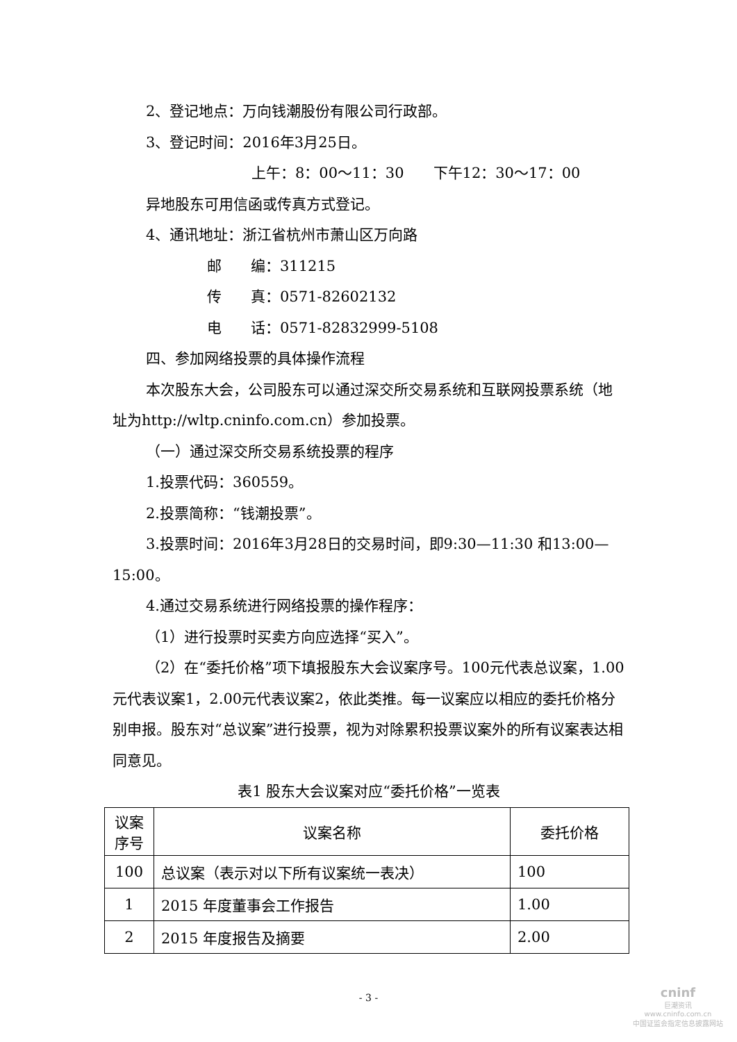2、登记地点：万向钱潮股份有限公司行政部。
3、登记时间：2016年3月25日。
上午：8：00～11：30　　下午12：30～17：00
异地股东可用信函或传真方式登记。
4、通讯地址：浙江省杭州市萧山区万向路
邮　　编：311215
传　　真：0571-82602132
电　　话：0571-82832999-5108
四、参加网络投票的具体操作流程
本次股东大会，公司股东可以通过深交所交易系统和互联网投票系统（地址为http://wltp.cninfo.com.cn）参加投票。
（一）通过深交所交易系统投票的程序
1.投票代码：360559。
2.投票简称：“钱潮投票”。
3.投票时间：2016年3月28日的交易时间，即9:30—11:30 和13:00—15:00。
4.通过交易系统进行网络投票的操作程序：
（1）进行投票时买卖方向应选择“买入”。
（2）在“委托价格”项下填报股东大会议案序号。100元代表总议案，1.00元代表议案1，2.00元代表议案2，依此类推。每一议案应以相应的委托价格分别申报。股东对“总议案”进行投票，视为对除累积投票议案外的所有议案表达相同意见。
表1 股东大会议案对应“委托价格”一览表
| 议案序号 | 议案名称 | 委托价格 |
| 100 | 总议案（表示对以下所有议案统一表决） | 100 |
| 1 | 2015 年度董事会工作报告 | 1.00 |
| 2 | 2015 年度报告及摘要 | 2.00 |
- 3 -
cninf
巨潮资讯
www.cninfo.com.cn
中国证监会指定信息披露网站